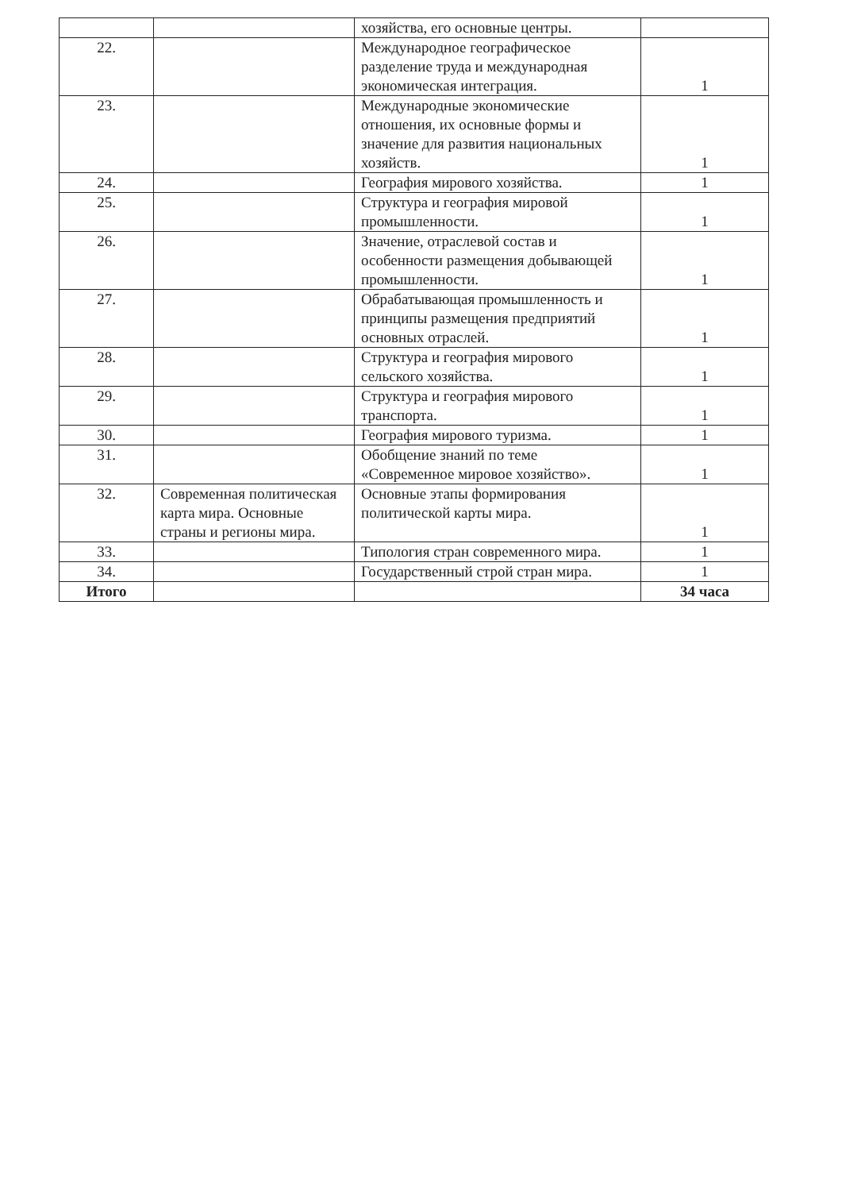| | | хозяйства, его основные центры. | |
| 22. | | Международное географическое разделение труда и международная экономическая интеграция. | 1 |
| 23. | | Международные экономические отношения, их основные формы и значение для развития национальных хозяйств. | 1 |
| 24. | | География мирового хозяйства. | 1 |
| 25. | | Структура и география мировой промышленности. | 1 |
| 26. | | Значение, отраслевой состав и особенности размещения добывающей промышленности. | 1 |
| 27. | | Обрабатывающая промышленность и принципы размещения предприятий основных отраслей. | 1 |
| 28. | | Структура и география мирового сельского хозяйства. | 1 |
| 29. | | Структура и география мирового транспорта. | 1 |
| 30. | | География мирового туризма. | 1 |
| 31. | | Обобщение знаний по теме «Современное мировое хозяйство». | 1 |
| 32. | Современная политическая карта мира. Основные страны и регионы мира. | Основные этапы формирования политической карты мира. | 1 |
| 33. | | Типология стран современного мира. | 1 |
| 34. | | Государственный строй стран мира. | 1 |
| Итого | | | 34 часа |